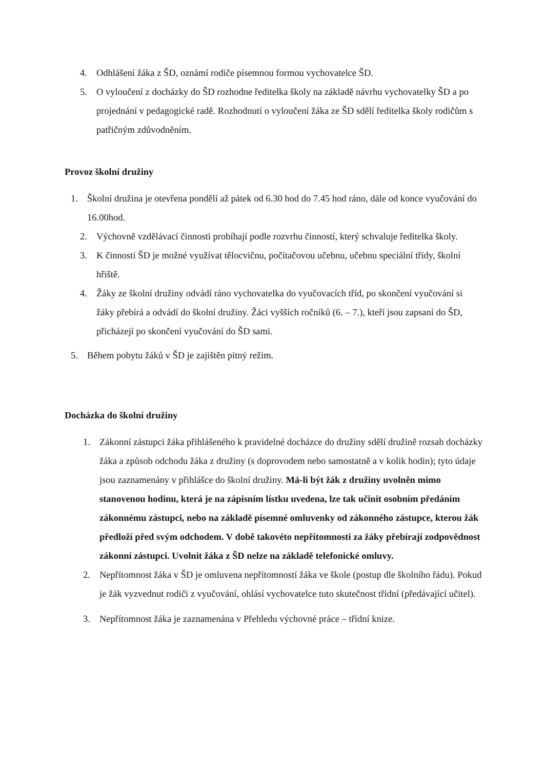4. Odhlášení žáka z ŠD, oznámí rodiče písemnou formou vychovatelce ŠD.
5. O vyloučení z docházky do ŠD rozhodne ředitelka školy na základě návrhu vychovatelky ŠD a po projednání v pedagogické radě. Rozhodnutí o vyloučení žáka ze ŠD sdělí ředitelka školy rodičům s patřičným zdůvodněním.
Provoz školní družiny
1. Školní družina je otevřena pondělí až pátek od 6.30 hod do 7.45 hod ráno, dále od konce vyučování do 16.00hod.
2. Výchovně vzdělávací činnosti probíhají podle rozvrhu činností, který schvaluje ředitelka školy.
3. K činnosti ŠD je možné využívat tělocvičnu, počítačovou učebnu, učebnu speciální třídy, školní hřiště.
4. Žáky ze školní družiny odvádí ráno vychovatelka do vyučovacích tříd, po skončení vyučování si žáky přebírá a odvádí do školní družiny. Žáci vyšších ročníků (6. – 7.), kteří jsou zapsaní do ŠD, přicházejí po skončení vyučování do ŠD sami.
5. Během pobytu žáků v ŠD je zajištěn pitný režim.
Docházka do školní družiny
1. Zákonní zástupci žáka přihlášeného k pravidelné docházce do družiny sdělí družině rozsah docházky žáka a způsob odchodu žáka z družiny (s doprovodem nebo samostatně a v kolik hodin); tyto údaje jsou zaznamenány v přihlášce do školní družiny. Má-li být žák z družiny uvolněn mimo stanovenou hodinu, která je na zápisním lístku uvedena, lze tak učinit osobním předáním zákonnému zástupci, nebo na základě písemné omluvenky od zákonného zástupce, kterou žák předloží před svým odchodem. V době takovéto nepřítomnosti za žáky přebírají zodpovědnost zákonní zástupci. Uvolnit žáka z ŠD nelze na základě telefonické omluvy.
2. Nepřítomnost žáka v ŠD je omluvena nepřítomností žáka ve škole (postup dle školního řádu). Pokud je žák vyzvednut rodiči z vyučování, ohlásí vychovatelce tuto skutečnost třídní (předávající učitel).
3. Nepřítomnost žáka je zaznamenána v Přehledu výchovné práce – třídní knize.